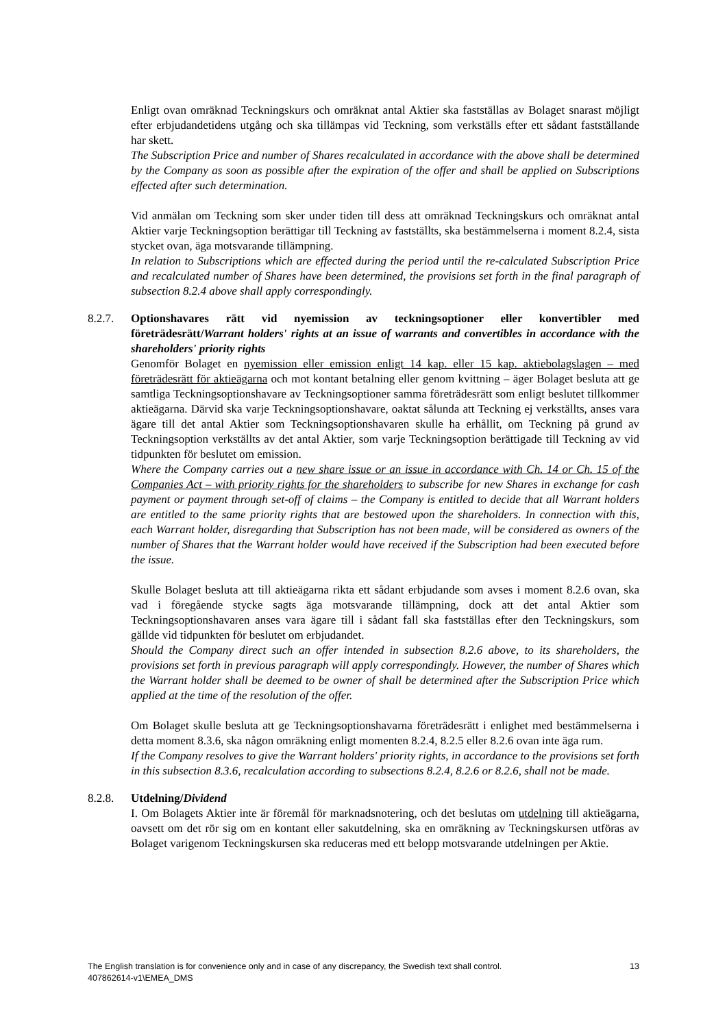Enligt ovan omräknad Teckningskurs och omräknat antal Aktier ska fastställas av Bolaget snarast möjligt efter erbjudandetidens utgång och ska tillämpas vid Teckning, som verkställs efter ett sådant fastställande har skett.
The Subscription Price and number of Shares recalculated in accordance with the above shall be determined by the Company as soon as possible after the expiration of the offer and shall be applied on Subscriptions effected after such determination.
Vid anmälan om Teckning som sker under tiden till dess att omräknad Teckningskurs och omräknat antal Aktier varje Teckningsoption berättigar till Teckning av fastställts, ska bestämmelserna i moment 8.2.4, sista stycket ovan, äga motsvarande tillämpning.
In relation to Subscriptions which are effected during the period until the re-calculated Subscription Price and recalculated number of Shares have been determined, the provisions set forth in the final paragraph of subsection 8.2.4 above shall apply correspondingly.
8.2.7. Optionshavares rätt vid nyemission av teckningsoptioner eller konvertibler med företrädesrätt/Warrant holders' rights at an issue of warrants and convertibles in accordance with the shareholders' priority rights
Genomför Bolaget en nyemission eller emission enligt 14 kap. eller 15 kap. aktiebolagslagen – med företrädesrätt för aktieägarna och mot kontant betalning eller genom kvittning – äger Bolaget besluta att ge samtliga Teckningsoptionshavare av Teckningsoptioner samma företrädesrätt som enligt beslutet tillkommer aktieägarna. Därvid ska varje Teckningsoptionshavare, oaktat sålunda att Teckning ej verkställts, anses vara ägare till det antal Aktier som Teckningsoptionshavaren skulle ha erhållit, om Teckning på grund av Teckningsoption verkställts av det antal Aktier, som varje Teckningsoption berättigade till Teckning av vid tidpunkten för beslutet om emission.
Where the Company carries out a new share issue or an issue in accordance with Ch. 14 or Ch. 15 of the Companies Act – with priority rights for the shareholders to subscribe for new Shares in exchange for cash payment or payment through set-off of claims – the Company is entitled to decide that all Warrant holders are entitled to the same priority rights that are bestowed upon the shareholders. In connection with this, each Warrant holder, disregarding that Subscription has not been made, will be considered as owners of the number of Shares that the Warrant holder would have received if the Subscription had been executed before the issue.
Skulle Bolaget besluta att till aktieägarna rikta ett sådant erbjudande som avses i moment 8.2.6 ovan, ska vad i föregående stycke sagts äga motsvarande tillämpning, dock att det antal Aktier som Teckningsoptionshavaren anses vara ägare till i sådant fall ska fastställas efter den Teckningskurs, som gällde vid tidpunkten för beslutet om erbjudandet.
Should the Company direct such an offer intended in subsection 8.2.6 above, to its shareholders, the provisions set forth in previous paragraph will apply correspondingly. However, the number of Shares which the Warrant holder shall be deemed to be owner of shall be determined after the Subscription Price which applied at the time of the resolution of the offer.
Om Bolaget skulle besluta att ge Teckningsoptionshavarna företrädesrätt i enlighet med bestämmelserna i detta moment 8.3.6, ska någon omräkning enligt momenten 8.2.4, 8.2.5 eller 8.2.6 ovan inte äga rum.
If the Company resolves to give the Warrant holders' priority rights, in accordance to the provisions set forth in this subsection 8.3.6, recalculation according to subsections 8.2.4, 8.2.6 or 8.2.6, shall not be made.
8.2.8. Utdelning/Dividend
I. Om Bolagets Aktier inte är föremål för marknadsnotering, och det beslutas om utdelning till aktieägarna, oavsett om det rör sig om en kontant eller sakutdelning, ska en omräkning av Teckningskursen utföras av Bolaget varigenom Teckningskursen ska reduceras med ett belopp motsvarande utdelningen per Aktie.
13 The English translation is for convenience only and in case of any discrepancy, the Swedish text shall control.
407862614-v1\EMEA_DMS